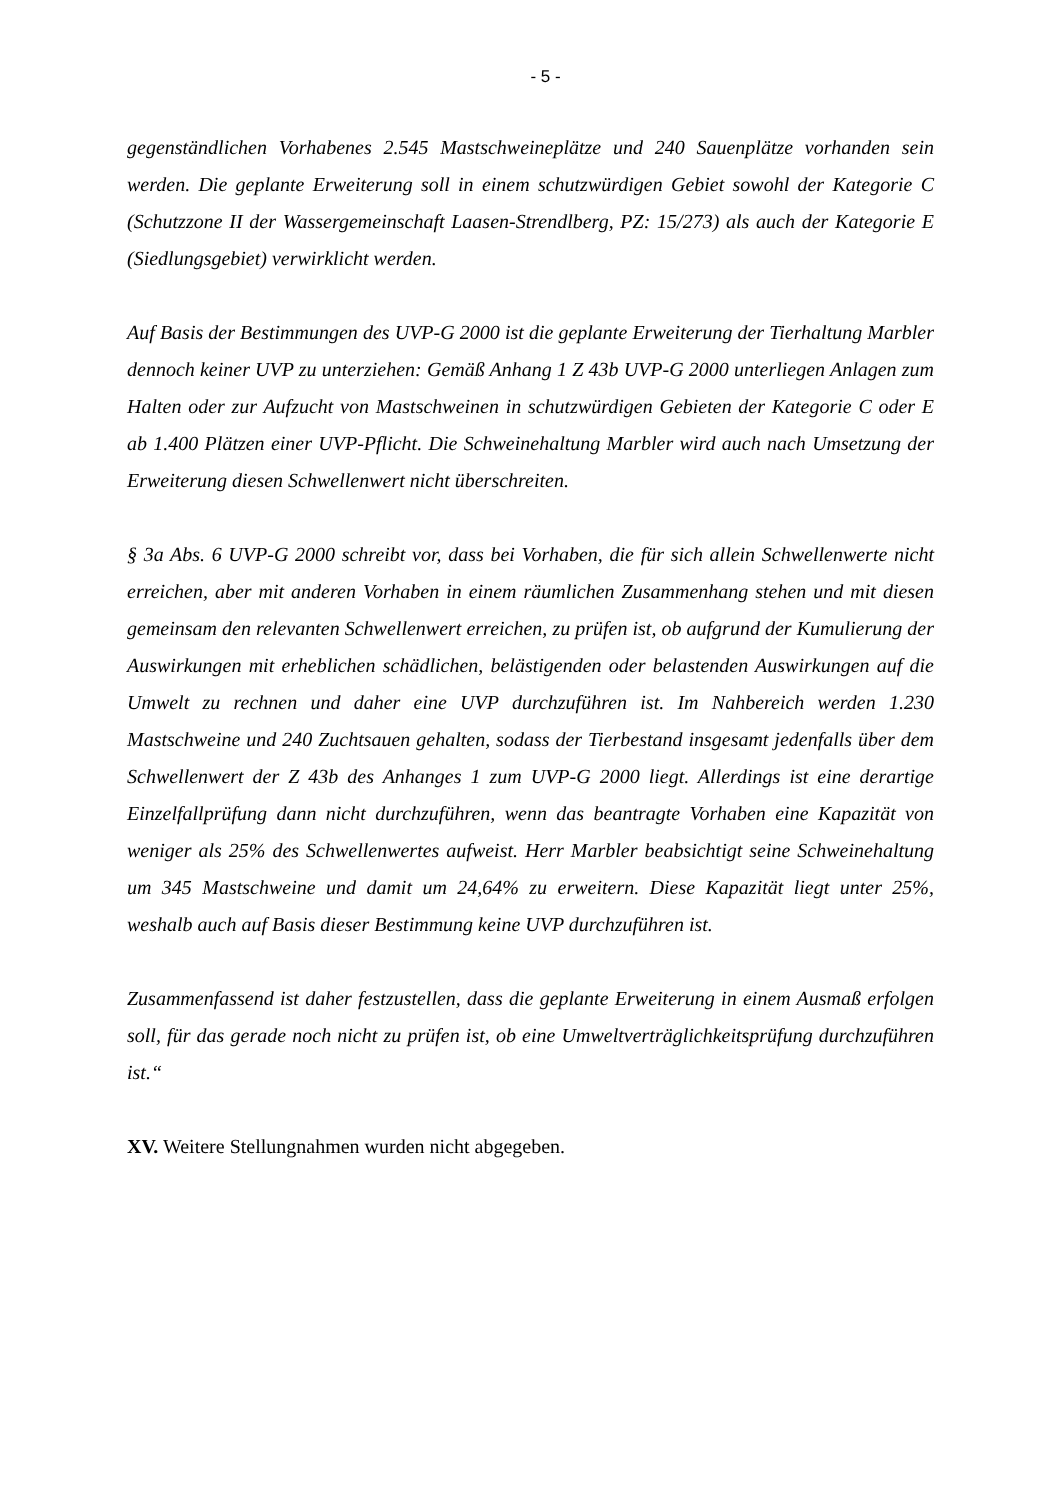- 5 -
gegenständlichen Vorhabenes 2.545 Mastschweineplätze und 240 Sauenplätze vorhanden sein werden. Die geplante Erweiterung soll in einem schutzwürdigen Gebiet sowohl der Kategorie C (Schutzzone II der Wassergemeinschaft Laasen-Strendlberg, PZ: 15/273) als auch der Kategorie E (Siedlungsgebiet) verwirklicht werden.
Auf Basis der Bestimmungen des UVP-G 2000 ist die geplante Erweiterung der Tierhaltung Marbler dennoch keiner UVP zu unterziehen: Gemäß Anhang 1 Z 43b UVP-G 2000 unterliegen Anlagen zum Halten oder zur Aufzucht von Mastschweinen in schutzwürdigen Gebieten der Kategorie C oder E ab 1.400 Plätzen einer UVP-Pflicht. Die Schweinehaltung Marbler wird auch nach Umsetzung der Erweiterung diesen Schwellenwert nicht überschreiten.
§ 3a Abs. 6 UVP-G 2000 schreibt vor, dass bei Vorhaben, die für sich allein Schwellenwerte nicht erreichen, aber mit anderen Vorhaben in einem räumlichen Zusammenhang stehen und mit diesen gemeinsam den relevanten Schwellenwert erreichen, zu prüfen ist, ob aufgrund der Kumulierung der Auswirkungen mit erheblichen schädlichen, belästigenden oder belastenden Auswirkungen auf die Umwelt zu rechnen und daher eine UVP durchzuführen ist. Im Nahbereich werden 1.230 Mastschweine und 240 Zuchtsauen gehalten, sodass der Tierbestand insgesamt jedenfalls über dem Schwellenwert der Z 43b des Anhanges 1 zum UVP-G 2000 liegt. Allerdings ist eine derartige Einzelfallprüfung dann nicht durchzuführen, wenn das beantragte Vorhaben eine Kapazität von weniger als 25% des Schwellenwertes aufweist. Herr Marbler beabsichtigt seine Schweinehaltung um 345 Mastschweine und damit um 24,64% zu erweitern. Diese Kapazität liegt unter 25%, weshalb auch auf Basis dieser Bestimmung keine UVP durchzuführen ist.
Zusammenfassend ist daher festzustellen, dass die geplante Erweiterung in einem Ausmaß erfolgen soll, für das gerade noch nicht zu prüfen ist, ob eine Umweltverträglichkeitsprüfung durchzuführen ist.“
XV. Weitere Stellungnahmen wurden nicht abgegeben.